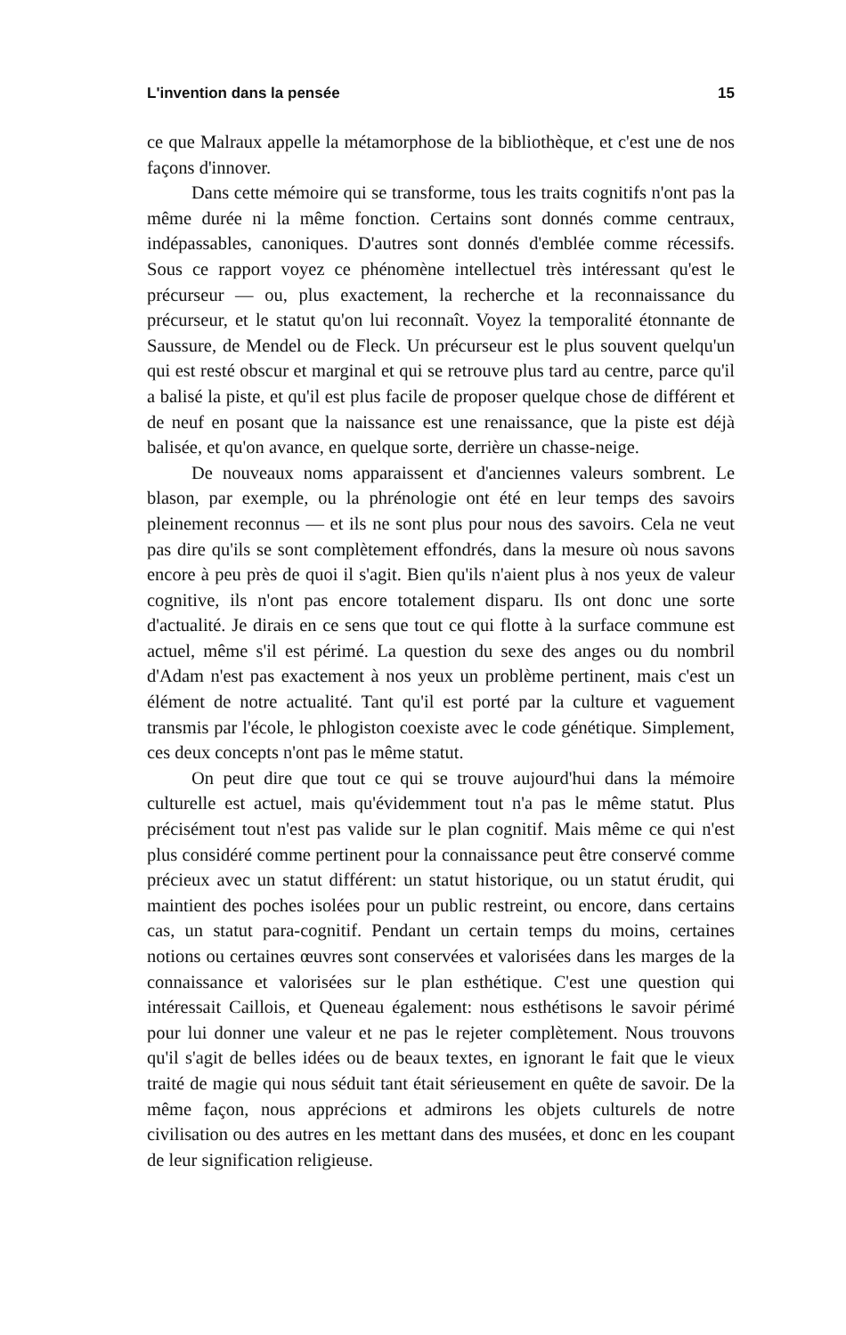L'invention dans la pensée 15
ce que Malraux appelle la métamorphose de la bibliothèque, et c'est une de nos façons d'innover.
Dans cette mémoire qui se transforme, tous les traits cognitifs n'ont pas la même durée ni la même fonction. Certains sont donnés comme centraux, indépassables, canoniques. D'autres sont donnés d'emblée comme récessifs. Sous ce rapport voyez ce phénomène intellectuel très intéressant qu'est le précurseur — ou, plus exactement, la recherche et la reconnaissance du précurseur, et le statut qu'on lui reconnaît. Voyez la temporalité étonnante de Saussure, de Mendel ou de Fleck. Un précurseur est le plus souvent quelqu'un qui est resté obscur et marginal et qui se retrouve plus tard au centre, parce qu'il a balisé la piste, et qu'il est plus facile de proposer quelque chose de différent et de neuf en posant que la naissance est une renaissance, que la piste est déjà balisée, et qu'on avance, en quelque sorte, derrière un chasse-neige.
De nouveaux noms apparaissent et d'anciennes valeurs sombrent. Le blason, par exemple, ou la phrénologie ont été en leur temps des savoirs pleinement reconnus — et ils ne sont plus pour nous des savoirs. Cela ne veut pas dire qu'ils se sont complètement effondrés, dans la mesure où nous savons encore à peu près de quoi il s'agit. Bien qu'ils n'aient plus à nos yeux de valeur cognitive, ils n'ont pas encore totalement disparu. Ils ont donc une sorte d'actualité. Je dirais en ce sens que tout ce qui flotte à la surface commune est actuel, même s'il est périmé. La question du sexe des anges ou du nombril d'Adam n'est pas exactement à nos yeux un problème pertinent, mais c'est un élément de notre actualité. Tant qu'il est porté par la culture et vaguement transmis par l'école, le phlogiston coexiste avec le code génétique. Simplement, ces deux concepts n'ont pas le même statut.
On peut dire que tout ce qui se trouve aujourd'hui dans la mémoire culturelle est actuel, mais qu'évidemment tout n'a pas le même statut. Plus précisément tout n'est pas valide sur le plan cognitif. Mais même ce qui n'est plus considéré comme pertinent pour la connaissance peut être conservé comme précieux avec un statut différent: un statut historique, ou un statut érudit, qui maintient des poches isolées pour un public restreint, ou encore, dans certains cas, un statut para-cognitif. Pendant un certain temps du moins, certaines notions ou certaines œuvres sont conservées et valorisées dans les marges de la connaissance et valorisées sur le plan esthétique. C'est une question qui intéressait Caillois, et Queneau également: nous esthétisons le savoir périmé pour lui donner une valeur et ne pas le rejeter complètement. Nous trouvons qu'il s'agit de belles idées ou de beaux textes, en ignorant le fait que le vieux traité de magie qui nous séduit tant était sérieusement en quête de savoir. De la même façon, nous apprécions et admirons les objets culturels de notre civilisation ou des autres en les mettant dans des musées, et donc en les coupant de leur signification religieuse.